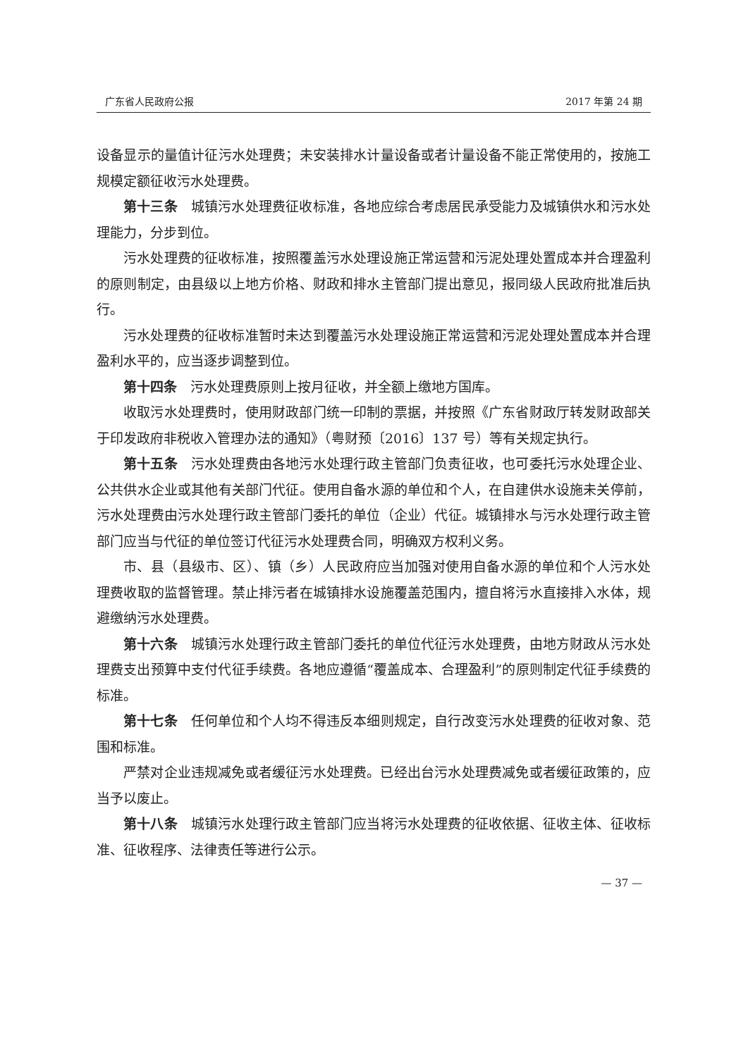广东省人民政府公报 2017 年第 24 期
设备显示的量值计征污水处理费；未安装排水计量设备或者计量设备不能正常使用的，按施工规模定额征收污水处理费。
第十三条　城镇污水处理费征收标准，各地应综合考虑居民承受能力及城镇供水和污水处理能力，分步到位。
污水处理费的征收标准，按照覆盖污水处理设施正常运营和污泥处理处置成本并合理盈利的原则制定，由县级以上地方价格、财政和排水主管部门提出意见，报同级人民政府批准后执行。
污水处理费的征收标准暂时未达到覆盖污水处理设施正常运营和污泥处理处置成本并合理盈利水平的，应当逐步调整到位。
第十四条　污水处理费原则上按月征收，并全额上缴地方国库。
收取污水处理费时，使用财政部门统一印制的票据，并按照《广东省财政厅转发财政部关于印发政府非税收入管理办法的通知》（粤财预〔2016〕137 号）等有关规定执行。
第十五条　污水处理费由各地污水处理行政主管部门负责征收，也可委托污水处理企业、公共供水企业或其他有关部门代征。使用自备水源的单位和个人，在自建供水设施未关停前，污水处理费由污水处理行政主管部门委托的单位（企业）代征。城镇排水与污水处理行政主管部门应当与代征的单位签订代征污水处理费合同，明确双方权利义务。
市、县（县级市、区）、镇（乡）人民政府应当加强对使用自备水源的单位和个人污水处理费收取的监督管理。禁止排污者在城镇排水设施覆盖范围内，擅自将污水直接排入水体，规避缴纳污水处理费。
第十六条　城镇污水处理行政主管部门委托的单位代征污水处理费，由地方财政从污水处理费支出预算中支付代征手续费。各地应遵循“覆盖成本、合理盈利”的原则制定代征手续费的标准。
第十七条　任何单位和个人均不得违反本细则规定，自行改变污水处理费的征收对象、范围和标准。
严禁对企业违规减免或者缓征污水处理费。已经出台污水处理费减免或者缓征政策的，应当予以废止。
第十八条　城镇污水处理行政主管部门应当将污水处理费的征收依据、征收主体、征收标准、征收程序、法律责任等进行公示。
— 37 —